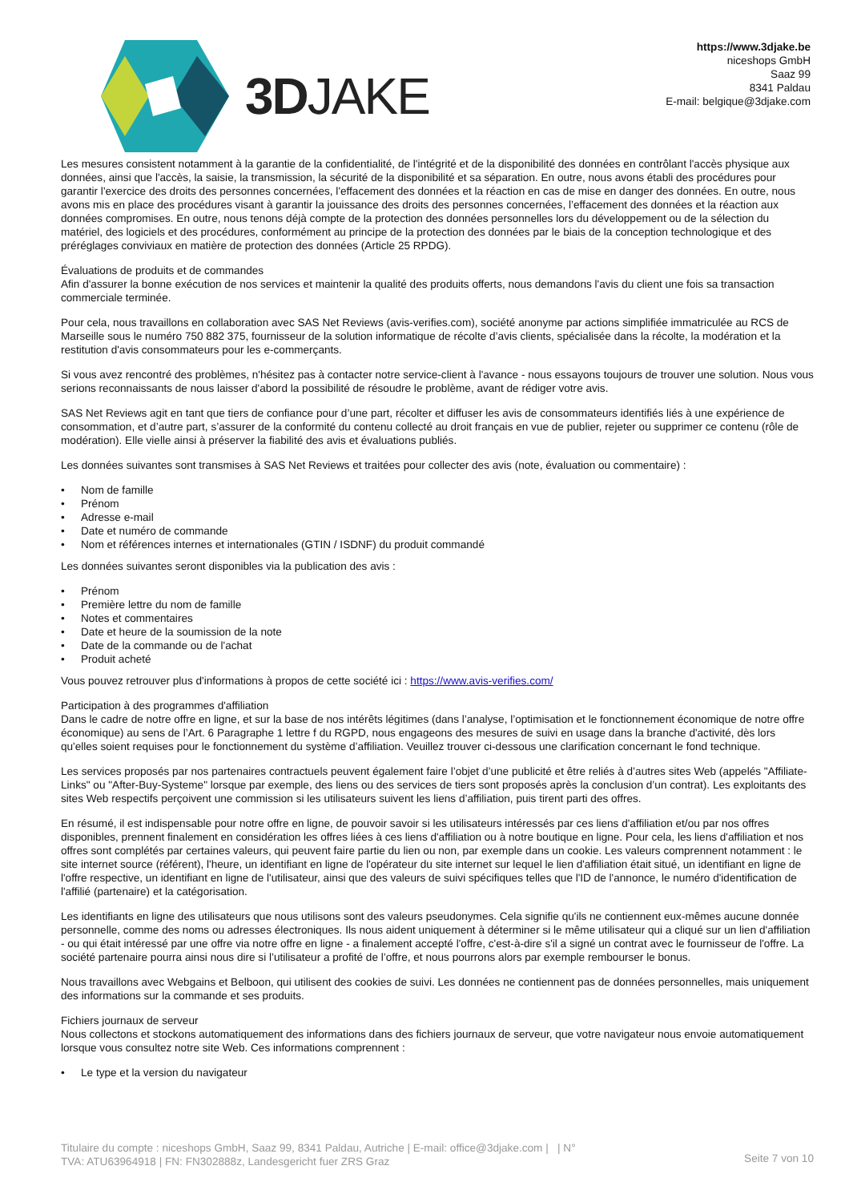3DJAKE
https://www.3djake.be
niceshops GmbH
Saaz 99
8341 Paldau
E-mail: belgique@3djake.com
Les mesures consistent notamment à la garantie de la confidentialité, de l'intégrité et de la disponibilité des données en contrôlant l'accès physique aux données, ainsi que l'accès, la saisie, la transmission, la sécurité de la disponibilité et sa séparation. En outre, nous avons établi des procédures pour garantir l'exercice des droits des personnes concernées, l'effacement des données et la réaction en cas de mise en danger des données. En outre, nous avons mis en place des procédures visant à garantir la jouissance des droits des personnes concernées, l’effacement des données et la réaction aux données compromises. En outre, nous tenons déjà compte de la protection des données personnelles lors du développement ou de la sélection du matériel, des logiciels et des procédures, conformément au principe de la protection des données par le biais de la conception technologique et des préréglages conviviaux en matière de protection des données (Article 25 RPDG).
Évaluations de produits et de commandes
Afin d'assurer la bonne exécution de nos services et maintenir la qualité des produits offerts, nous demandons l'avis du client une fois sa transaction commerciale terminée.
Pour cela, nous travaillons en collaboration avec SAS Net Reviews (avis-verifies.com), société anonyme par actions simplifiée immatriculée au RCS de Marseille sous le numéro 750 882 375, fournisseur de la solution informatique de récolte d’avis clients, spécialisée dans la récolte, la modération et la restitution d'avis consommateurs pour les e-commerçants.
Si vous avez rencontré des problèmes, n'hésitez pas à contacter notre service-client à l'avance - nous essayons toujours de trouver une solution. Nous vous serions reconnaissants de nous laisser d'abord la possibilité de résoudre le problème, avant de rédiger votre avis.
SAS Net Reviews agit en tant que tiers de confiance pour d’une part, récolter et diffuser les avis de consommateurs identifiés liés à une expérience de consommation, et d’autre part, s’assurer de la conformité du contenu collecté au droit français en vue de publier, rejeter ou supprimer ce contenu (rôle de modération). Elle vielle ainsi à préserver la fiabilité des avis et évaluations publiés.
Les données suivantes sont transmises à SAS Net Reviews et traitées pour collecter des avis (note, évaluation ou commentaire) :
Nom de famille
Prénom
Adresse e-mail
Date et numéro de commande
Nom et références internes et internationales (GTIN / ISDNF) du produit commandé
Les données suivantes seront disponibles via la publication des avis :
Prénom
Première lettre du nom de famille
Notes et commentaires
Date et heure de la soumission de la note
Date de la commande ou de l'achat
Produit acheté
Vous pouvez retrouver plus d'informations à propos de cette société ici : https://www.avis-verifies.com/
Participation à des programmes d'affiliation
Dans le cadre de notre offre en ligne, et sur la base de nos intérêts légitimes (dans l’analyse, l’optimisation et le fonctionnement économique de notre offre économique) au sens de l’Art. 6 Paragraphe 1 lettre f du RGPD, nous engageons des mesures de suivi en usage dans la branche d'activité, dès lors qu'elles soient requises pour le fonctionnement du système d’affiliation. Veuillez trouver ci-dessous une clarification concernant le fond technique.
Les services proposés par nos partenaires contractuels peuvent également faire l’objet d’une publicité et être reliés à d’autres sites Web (appelés "Affiliate-Links" ou "After-Buy-Systeme" lorsque par exemple, des liens ou des services de tiers sont proposés après la conclusion d’un contrat). Les exploitants des sites Web respectifs perçoivent une commission si les utilisateurs suivent les liens d’affiliation, puis tirent parti des offres.
En résumé, il est indispensable pour notre offre en ligne, de pouvoir savoir si les utilisateurs intéressés par ces liens d'affiliation et/ou par nos offres disponibles, prennent finalement en considération les offres liées à ces liens d'affiliation ou à notre boutique en ligne. Pour cela, les liens d'affiliation et nos offres sont complétés par certaines valeurs, qui peuvent faire partie du lien ou non, par exemple dans un cookie. Les valeurs comprennent notamment : le site internet source (référent), l'heure, un identifiant en ligne de l'opérateur du site internet sur lequel le lien d'affiliation était situé, un identifiant en ligne de l'offre respective, un identifiant en ligne de l'utilisateur, ainsi que des valeurs de suivi spécifiques telles que l'ID de l'annonce, le numéro d'identification de l'affilié (partenaire) et la catégorisation.
Les identifiants en ligne des utilisateurs que nous utilisons sont des valeurs pseudonymes. Cela signifie qu'ils ne contiennent eux-mêmes aucune donnée personnelle, comme des noms ou adresses électroniques. Ils nous aident uniquement à déterminer si le même utilisateur qui a cliqué sur un lien d'affiliation - ou qui était intéressé par une offre via notre offre en ligne - a finalement accepté l'offre, c'est-à-dire s'il a signé un contrat avec le fournisseur de l'offre. La société partenaire pourra ainsi nous dire si l’utilisateur a profité de l’offre, et nous pourrons alors par exemple rembourser le bonus.
Nous travaillons avec Webgains et Belboon, qui utilisent des cookies de suivi. Les données ne contiennent pas de données personnelles, mais uniquement des informations sur la commande et ses produits.
Fichiers journaux de serveur
Nous collectons et stockons automatiquement des informations dans des fichiers journaux de serveur, que votre navigateur nous envoie automatiquement lorsque vous consultez notre site Web. Ces informations comprennent :
Le type et la version du navigateur
Titulaire du compte : niceshops GmbH, Saaz 99, 8341 Paldau, Autriche | E-mail: office@3djake.com | | N°
TVA: ATU63964918 | FN: FN302888z, Landesgericht fuer ZRS Graz
Seite 7 von 10